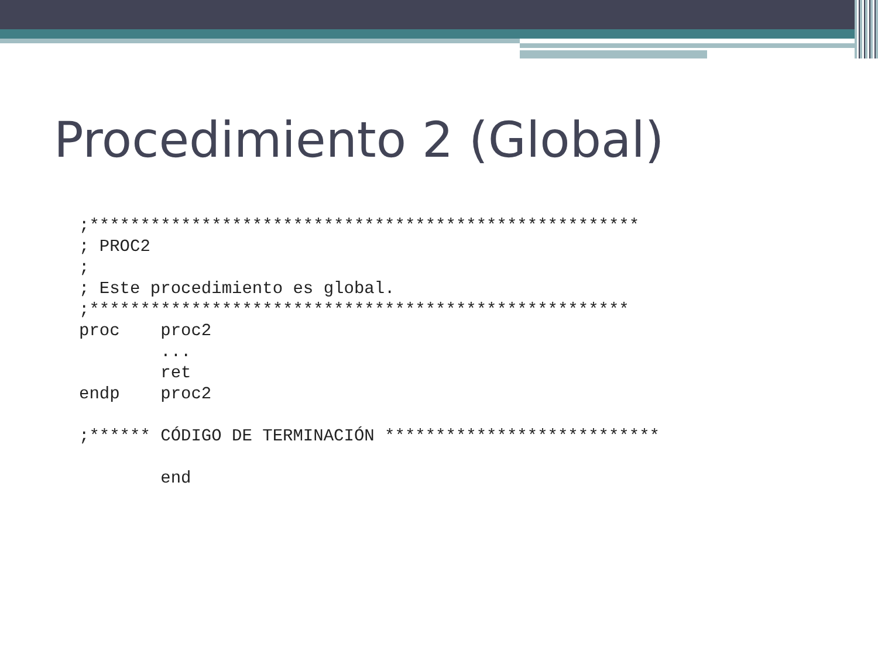Procedimiento 2 (Global)
;******************************************************
; PROC2
;
; Este procedimiento es global.
;*****************************************************
proc    proc2
        ...
        ret
endp    proc2

;****** CÓDIGO DE TERMINACIÓN ***************************

        end